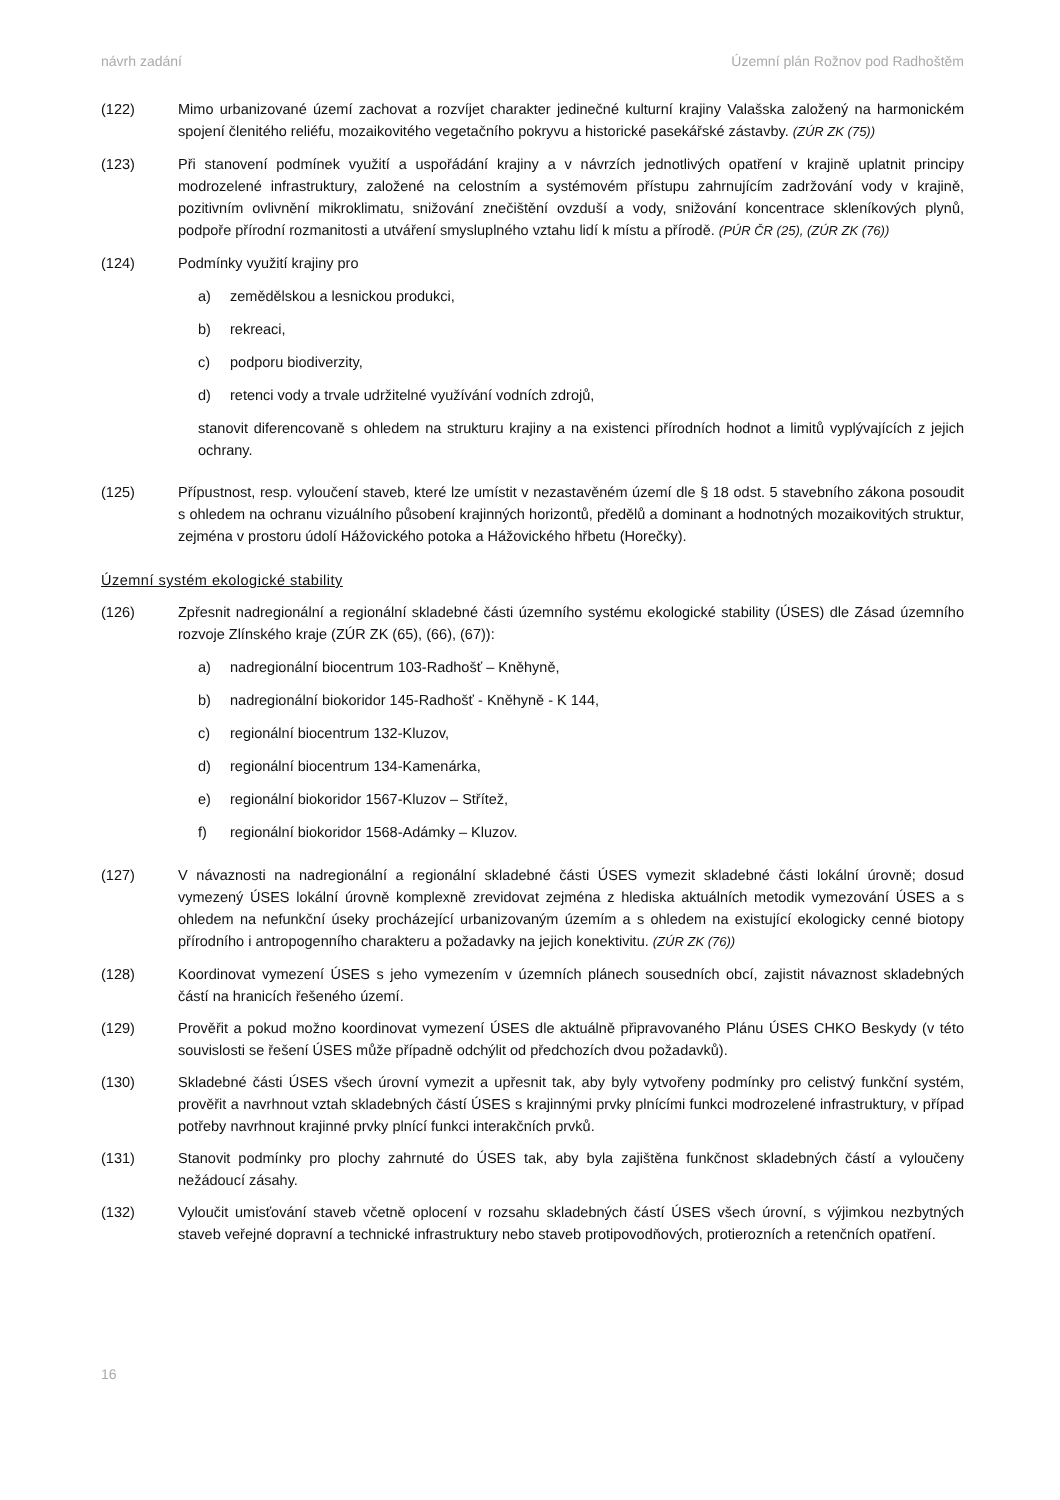návrh zadání Územní plán Rožnov pod Radhoštěm
(122) Mimo urbanizované území zachovat a rozvíjet charakter jedinečné kulturní krajiny Valašska založený na harmonickém spojení členitého reliéfu, mozaikovitého vegetačního pokryvu a historické pasekářské zástavby. (ZÚR ZK (75))
(123) Při stanovení podmínek využití a uspořádání krajiny a v návrzích jednotlivých opatření v krajině uplatnit principy modrozelené infrastruktury, založené na celostním a systémovém přístupu zahrnujícím zadržování vody v krajině, pozitivním ovlivnění mikroklimatu, snižování znečištění ovzduší a vody, snižování koncentrace skleníkových plynů, podpoře přírodní rozmanitosti a utváření smysluplného vztahu lidí k místu a přírodě. (PÚR ČR (25), (ZÚR ZK (76))
(124) Podmínky využití krajiny pro
a) zemědělskou a lesnickou produkci,
b) rekreaci,
c) podporu biodiverzity,
d) retenci vody a trvale udržitelné využívání vodních zdrojů,
stanovit diferencovaně s ohledem na strukturu krajiny a na existenci přírodních hodnot a limitů vyplývajících z jejich ochrany.
(125) Přípustnost, resp. vyloučení staveb, které lze umístit v nezastavěném území dle § 18 odst. 5 stavebního zákona posoudit s ohledem na ochranu vizuálního působení krajinných horizontů, předělů a dominant a hodnotných mozaikovitých struktur, zejména v prostoru údolí Hážovického potoka a Hážovického hřbetu (Horečky).
Územní systém ekologické stability
(126) Zpřesnit nadregionální a regionální skladebné části územního systému ekologické stability (ÚSES) dle Zásad územního rozvoje Zlínského kraje (ZÚR ZK (65), (66), (67)):
a) nadregionální biocentrum 103-Radhošť – Kněhyně,
b) nadregionální biokoridor 145-Radhošť - Kněhyně - K 144,
c) regionální biocentrum 132-Kluzov,
d) regionální biocentrum 134-Kamenárka,
e) regionální biokoridor 1567-Kluzov – Střítež,
f) regionální biokoridor 1568-Adámky – Kluzov.
(127) V návaznosti na nadregionální a regionální skladebné části ÚSES vymezit skladebné části lokální úrovně; dosud vymezený ÚSES lokální úrovně komplexně zrevidovat zejména z hlediska aktuálních metodik vymezování ÚSES a s ohledem na nefunkční úseky procházející urbanizovaným územím a s ohledem na existující ekologicky cenné biotopy přírodního i antropogenního charakteru a požadavky na jejich konektivitu. (ZÚR ZK (76))
(128) Koordinovat vymezení ÚSES s jeho vymezením v územních plánech sousedních obcí, zajistit návaznost skladebných částí na hranicích řešeného území.
(129) Prověřit a pokud možno koordinovat vymezení ÚSES dle aktuálně připravovaného Plánu ÚSES CHKO Beskydy (v této souvislosti se řešení ÚSES může případně odchýlit od předchozích dvou požadavků).
(130) Skladebné části ÚSES všech úrovní vymezit a upřesnit tak, aby byly vytvořeny podmínky pro celistvý funkční systém, prověřit a navrhnout vztah skladebných částí ÚSES s krajinnými prvky plnícími funkci modrozelené infrastruktury, v případ potřeby navrhnout krajinné prvky plnící funkci interakčních prvků.
(131) Stanovit podmínky pro plochy zahrnuté do ÚSES tak, aby byla zajištěna funkčnost skladebných částí a vyloučeny nežádoucí zásahy.
(132) Vyloučit umisťování staveb včetně oplocení v rozsahu skladebných částí ÚSES všech úrovní, s výjimkou nezbytných staveb veřejné dopravní a technické infrastruktury nebo staveb protipovodňových, protierozních a retenčních opatření.
16